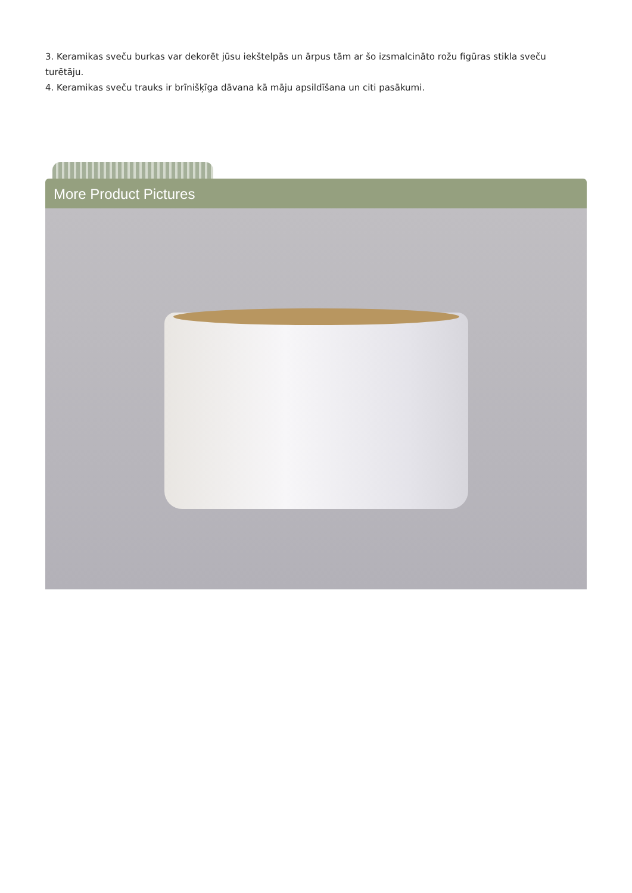3. Keramikas sveču burkas var dekorēt jūsu iekštelpās un ārpus tām ar šo izsmalcināto rožu figūras stikla sveču turētāju.
4. Keramikas sveču trauks ir brīnišķīga dāvana kā māju apsildīšana un citi pasākumi.
More Product Pictures